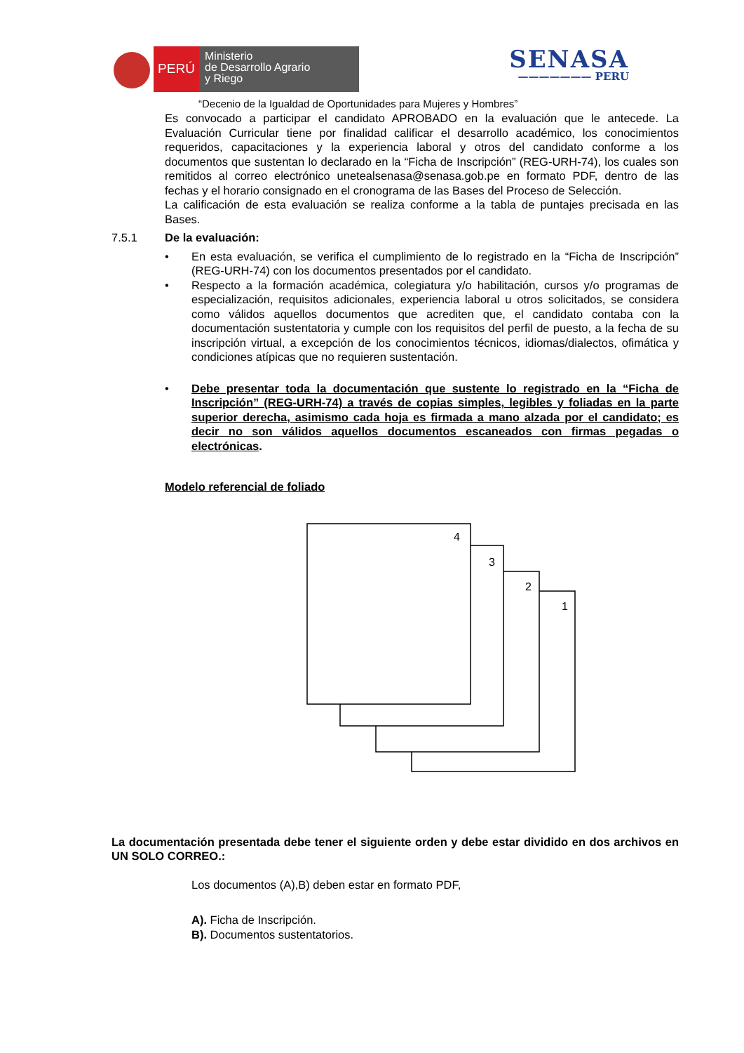PERÚ
Ministerio
de Desarrollo Agrario
y Riego
SENASA
——————— PERU
“Decenio de la Igualdad de Oportunidades para Mujeres y Hombres”
Es convocado a participar el candidato APROBADO en la evaluación que le antecede. La Evaluación Curricular tiene por finalidad calificar el desarrollo académico, los conocimientos requeridos, capacitaciones y la experiencia laboral y otros del candidato conforme a los documentos que sustentan lo declarado en la “Ficha de Inscripción” (REG-URH-74), los cuales son remitidos al correo electrónico unetealsenasa@senasa.gob.pe en formato PDF, dentro de las fechas y el horario consignado en el cronograma de las Bases del Proceso de Selección.
La calificación de esta evaluación se realiza conforme a la tabla de puntajes precisada en las Bases.
7.5.1 De la evaluación:
• En esta evaluación, se verifica el cumplimiento de lo registrado en la “Ficha de Inscripción” (REG-URH-74) con los documentos presentados por el candidato.
• Respecto a la formación académica, colegiatura y/o habilitación, cursos y/o programas de especialización, requisitos adicionales, experiencia laboral u otros solicitados, se considera como válidos aquellos documentos que acrediten que, el candidato contaba con la documentación sustentatoria y cumple con los requisitos del perfil de puesto, a la fecha de su inscripción virtual, a excepción de los conocimientos técnicos, idiomas/dialectos, ofimática y condiciones atípicas que no requieren sustentación.
• Debe presentar toda la documentación que sustente lo registrado en la “Ficha de Inscripción” (REG-URH-74) a través de copias simples, legibles y foliadas en la parte superior derecha, asimismo cada hoja es firmada a mano alzada por el candidato; es decir no son válidos aquellos documentos escaneados con firmas pegadas o electrónicas.
Modelo referencial de foliado
1
2
3
4
La documentación presentada debe tener el siguiente orden y debe estar dividido en dos archivos en UN SOLO CORREO.:
Los documentos (A),B) deben estar en formato PDF,
A). Ficha de Inscripción.
B). Documentos sustentatorios.